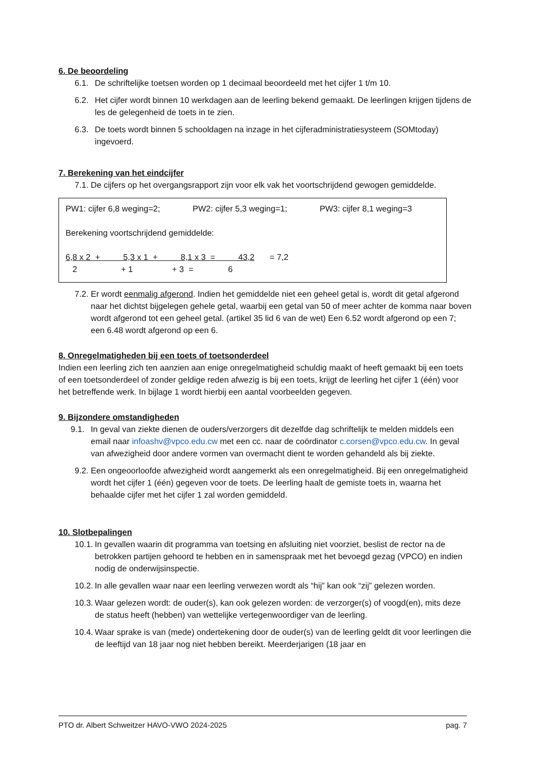6. De beoordeling
6.1. De schriftelijke toetsen worden op 1 decimaal beoordeeld met het cijfer 1 t/m 10.
6.2. Het cijfer wordt binnen 10 werkdagen aan de leerling bekend gemaakt. De leerlingen krijgen tijdens de les de gelegenheid de toets in te zien.
6.3. De toets wordt binnen 5 schooldagen na inzage in het cijferadministratiesysteem (SOMtoday) ingevoerd.
7. Berekening van het eindcijfer
7.1. De cijfers op het overgangsrapport zijn voor elk vak het voortschrijdend gewogen gemiddelde.
PW1: cijfer 6,8 weging=2; PW2: cijfer 5,3 weging=1; PW3: cijfer 8,1 weging=3
Berekening voortschrijdend gemiddelde:
6,8 x 2 + 5,3 x 1 + 8,1 x 3 = 43,2 = 7,2
2 + 1 + 3 = 6
7.2. Er wordt eenmalig afgerond. Indien het gemiddelde niet een geheel getal is, wordt dit getal afgerond naar het dichtst bijgelegen gehele getal, waarbij een getal van 50 of meer achter de komma naar boven wordt afgerond tot een geheel getal. (artikel 35 lid 6 van de wet) Een 6.52 wordt afgerond op een 7; een 6.48 wordt afgerond op een 6.
8. Onregelmatigheden bij een toets of toetsonderdeel
Indien een leerling zich ten aanzien aan enige onregelmatigheid schuldig maakt of heeft gemaakt bij een toets of een toetsonderdeel of zonder geldige reden afwezig is bij een toets, krijgt de leerling het cijfer 1 (één) voor het betreffende werk. In bijlage 1 wordt hierbij een aantal voorbeelden gegeven.
9. Bijzondere omstandigheden
9.1. In geval van ziekte dienen de ouders/verzorgers dit dezelfde dag schriftelijk te melden middels een email naar infoashv@vpco.edu.cw met een cc. naar de coördinator c.corsen@vpco.edu.cw. In geval van afwezigheid door andere vormen van overmacht dient te worden gehandeld als bij ziekte.
9.2. Een ongeoorloofde afwezigheid wordt aangemerkt als een onregelmatigheid. Bij een onregelmatigheid wordt het cijfer 1 (één) gegeven voor de toets. De leerling haalt de gemiste toets in, waarna het behaalde cijfer met het cijfer 1 zal worden gemiddeld.
10. Slotbepalingen
10.1. In gevallen waarin dit programma van toetsing en afsluiting niet voorziet, beslist de rector na de betrokken partijen gehoord te hebben en in samenspraak met het bevoegd gezag (VPCO) en indien nodig de onderwijsinspectie.
10.2. In alle gevallen waar naar een leerling verwezen wordt als “hij” kan ook “zij” gelezen worden.
10.3. Waar gelezen wordt: de ouder(s), kan ook gelezen worden: de verzorger(s) of voogd(en), mits deze de status heeft (hebben) van wettelijke vertegenwoordiger van de leerling.
10.4. Waar sprake is van (mede) ondertekening door de ouder(s) van de leerling geldt dit voor leerlingen die de leeftijd van 18 jaar nog niet hebben bereikt. Meerderjarigen (18 jaar en
PTO dr. Albert Schweitzer HAVO-VWO 2024-2025 pag. 7